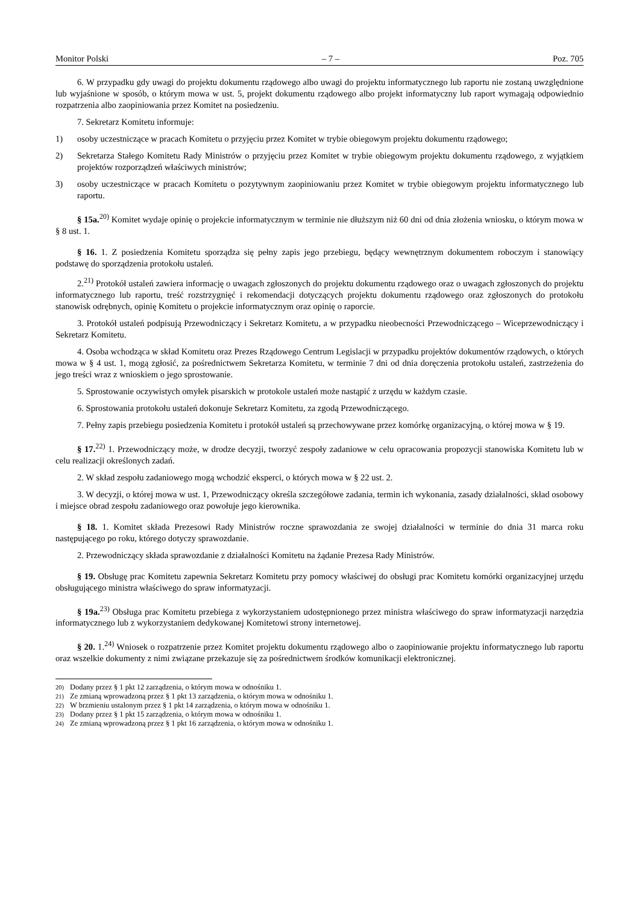Monitor Polski – 7 – Poz. 705
6. W przypadku gdy uwagi do projektu dokumentu rządowego albo uwagi do projektu informatycznego lub raportu nie zostaną uwzględnione lub wyjaśnione w sposób, o którym mowa w ust. 5, projekt dokumentu rządowego albo projekt informatyczny lub raport wymagają odpowiednio rozpatrzenia albo zaopiniowania przez Komitet na posiedzeniu.
7. Sekretarz Komitetu informuje:
1) osoby uczestniczące w pracach Komitetu o przyjęciu przez Komitet w trybie obiegowym projektu dokumentu rządowego;
2) Sekretarza Stałego Komitetu Rady Ministrów o przyjęciu przez Komitet w trybie obiegowym projektu dokumentu rządowego, z wyjątkiem projektów rozporządzeń właściwych ministrów;
3) osoby uczestniczące w pracach Komitetu o pozytywnym zaopiniowaniu przez Komitet w trybie obiegowym projektu informatycznego lub raportu.
§ 15a.<sup>20)</sup> Komitet wydaje opinię o projekcie informatycznym w terminie nie dłuższym niż 60 dni od dnia złożenia wniosku, o którym mowa w § 8 ust. 1.
§ 16. 1. Z posiedzenia Komitetu sporządza się pełny zapis jego przebiegu, będący wewnętrznym dokumentem roboczym i stanowiący podstawę do sporządzenia protokołu ustaleń.
2.<sup>21)</sup> Protokół ustaleń zawiera informację o uwagach zgłoszonych do projektu dokumentu rządowego oraz o uwagach zgłoszonych do projektu informatycznego lub raportu, treść rozstrzygnięć i rekomendacji dotyczących projektu dokumentu rządowego oraz zgłoszonych do protokołu stanowisk odrębnych, opinię Komitetu o projekcie informatycznym oraz opinię o raporcie.
3. Protokół ustaleń podpisują Przewodniczący i Sekretarz Komitetu, a w przypadku nieobecności Przewodniczącego – Wiceprzewodniczący i Sekretarz Komitetu.
4. Osoba wchodząca w skład Komitetu oraz Prezes Rządowego Centrum Legislacji w przypadku projektów dokumentów rządowych, o których mowa w § 4 ust. 1, mogą zgłosić, za pośrednictwem Sekretarza Komitetu, w terminie 7 dni od dnia doręczenia protokołu ustaleń, zastrzeżenia do jego treści wraz z wnioskiem o jego sprostowanie.
5. Sprostowanie oczywistych omyłek pisarskich w protokole ustaleń może nastąpić z urzędu w każdym czasie.
6. Sprostowania protokołu ustaleń dokonuje Sekretarz Komitetu, za zgodą Przewodniczącego.
7. Pełny zapis przebiegu posiedzenia Komitetu i protokół ustaleń są przechowywane przez komórkę organizacyjną, o której mowa w § 19.
§ 17.<sup>22)</sup> 1. Przewodniczący może, w drodze decyzji, tworzyć zespoły zadaniowe w celu opracowania propozycji stanowiska Komitetu lub w celu realizacji określonych zadań.
2. W skład zespołu zadaniowego mogą wchodzić eksperci, o których mowa w § 22 ust. 2.
3. W decyzji, o której mowa w ust. 1, Przewodniczący określa szczegółowe zadania, termin ich wykonania, zasady działalności, skład osobowy i miejsce obrad zespołu zadaniowego oraz powołuje jego kierownika.
§ 18. 1. Komitet składa Prezesowi Rady Ministrów roczne sprawozdania ze swojej działalności w terminie do dnia 31 marca roku następującego po roku, którego dotyczy sprawozdanie.
2. Przewodniczący składa sprawozdanie z działalności Komitetu na żądanie Prezesa Rady Ministrów.
§ 19. Obsługę prac Komitetu zapewnia Sekretarz Komitetu przy pomocy właściwej do obsługi prac Komitetu komórki organizacyjnej urzędu obsługującego ministra właściwego do spraw informatyzacji.
§ 19a.<sup>23)</sup> Obsługa prac Komitetu przebiega z wykorzystaniem udostępnionego przez ministra właściwego do spraw informatyzacji narzędzia informatycznego lub z wykorzystaniem dedykowanej Komitetowi strony internetowej.
§ 20. 1.<sup>24)</sup> Wniosek o rozpatrzenie przez Komitet projektu dokumentu rządowego albo o zaopiniowanie projektu informatycznego lub raportu oraz wszelkie dokumenty z nimi związane przekazuje się za pośrednictwem środków komunikacji elektronicznej.
<sup>20)</sup> Dodany przez § 1 pkt 12 zarządzenia, o którym mowa w odnośniku 1.
<sup>21)</sup> Ze zmianą wprowadzoną przez § 1 pkt 13 zarządzenia, o którym mowa w odnośniku 1.
<sup>22)</sup> W brzmieniu ustalonym przez § 1 pkt 14 zarządzenia, o którym mowa w odnośniku 1.
<sup>23)</sup> Dodany przez § 1 pkt 15 zarządzenia, o którym mowa w odnośniku 1.
<sup>24)</sup> Ze zmianą wprowadzoną przez § 1 pkt 16 zarządzenia, o którym mowa w odnośniku 1.